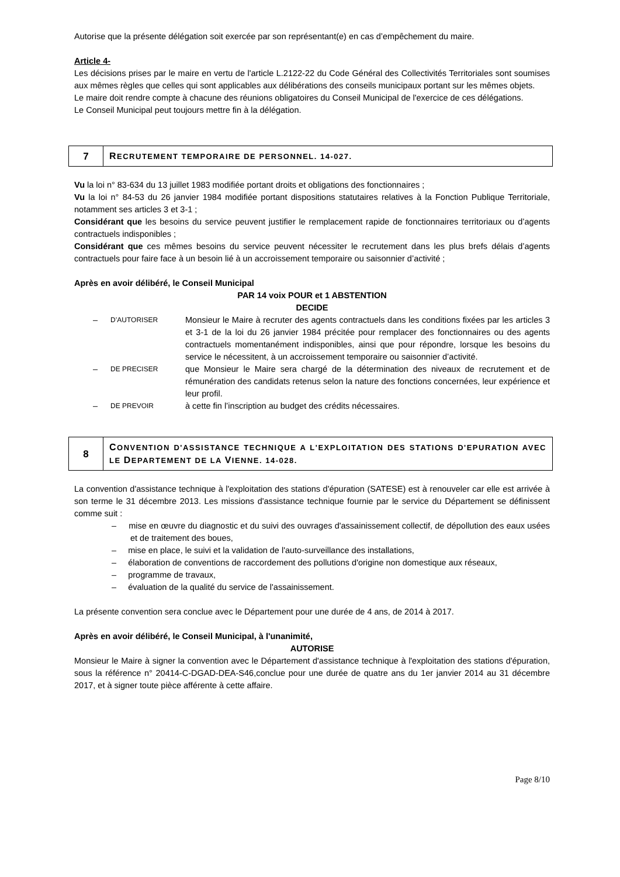Autorise que la présente délégation soit exercée par son représentant(e) en cas d’empêchement du maire.
Article 4-
Les décisions prises par le maire en vertu de l'article L.2122-22 du Code Général des Collectivités Territoriales sont soumises aux mêmes règles que celles qui sont applicables aux délibérations des conseils municipaux portant sur les mêmes objets.
Le maire doit rendre compte à chacune des réunions obligatoires du Conseil Municipal de l'exercice de ces délégations.
Le Conseil Municipal peut toujours mettre fin à la délégation.
7
RECRUTEMENT TEMPORAIRE DE PERSONNEL. 14-027.
Vu la loi n° 83-634 du 13 juillet 1983 modifiée portant droits et obligations des fonctionnaires ;
Vu la loi n° 84-53 du 26 janvier 1984 modifiée portant dispositions statutaires relatives à la Fonction Publique Territoriale, notamment ses articles 3 et 3-1 ;
Considérant que les besoins du service peuvent justifier le remplacement rapide de fonctionnaires territoriaux ou d’agents contractuels indisponibles ;
Considérant que ces mêmes besoins du service peuvent nécessiter le recrutement dans les plus brefs délais d’agents contractuels pour faire face à un besoin lié à un accroissement temporaire ou saisonnier d’activité ;
Après en avoir délibéré, le Conseil Municipal
PAR 14 voix POUR et 1 ABSTENTION
DECIDE
– D’AUTORISER Monsieur le Maire à recruter des agents contractuels dans les conditions fixées par les articles 3 et 3-1 de la loi du 26 janvier 1984 précitée pour remplacer des fonctionnaires ou des agents contractuels momentanément indisponibles, ainsi que pour répondre, lorsque les besoins du service le nécessitent, à un accroissement temporaire ou saisonnier d’activité.
– DE PRECISER que Monsieur le Maire sera chargé de la détermination des niveaux de recrutement et de rémunération des candidats retenus selon la nature des fonctions concernées, leur expérience et leur profil.
– DE PREVOIR à cette fin l’inscription au budget des crédits nécessaires.
8
CONVENTION D'ASSISTANCE TECHNIQUE A L'EXPLOITATION DES STATIONS D'EPURATION AVEC LE DEPARTEMENT DE LA VIENNE. 14-028.
La convention d'assistance technique à l'exploitation des stations d'épuration (SATESE) est à renouveler car elle est arrivée à son terme le 31 décembre 2013. Les missions d'assistance technique fournie par le service du Département se définissent comme suit :
– mise en œuvre du diagnostic et du suivi des ouvrages d'assainissement collectif, de dépollution des eaux usées et de traitement des boues,
– mise en place, le suivi et la validation de l'auto-surveillance des installations,
– élaboration de conventions de raccordement des pollutions d'origine non domestique aux réseaux,
– programme de travaux,
– évaluation de la qualité du service de l'assainissement.
La présente convention sera conclue avec le Département pour une durée de 4 ans, de 2014 à 2017.
Après en avoir délibéré, le Conseil Municipal, à l'unanimité,
AUTORISE
Monsieur le Maire à signer la convention avec le Département d'assistance technique à l'exploitation des stations d'épuration, sous la référence n° 20414-C-DGAD-DEA-S46,conclue pour une durée de quatre ans du 1er janvier 2014 au 31 décembre 2017, et à signer toute pièce afférente à cette affaire.
Page 8/10